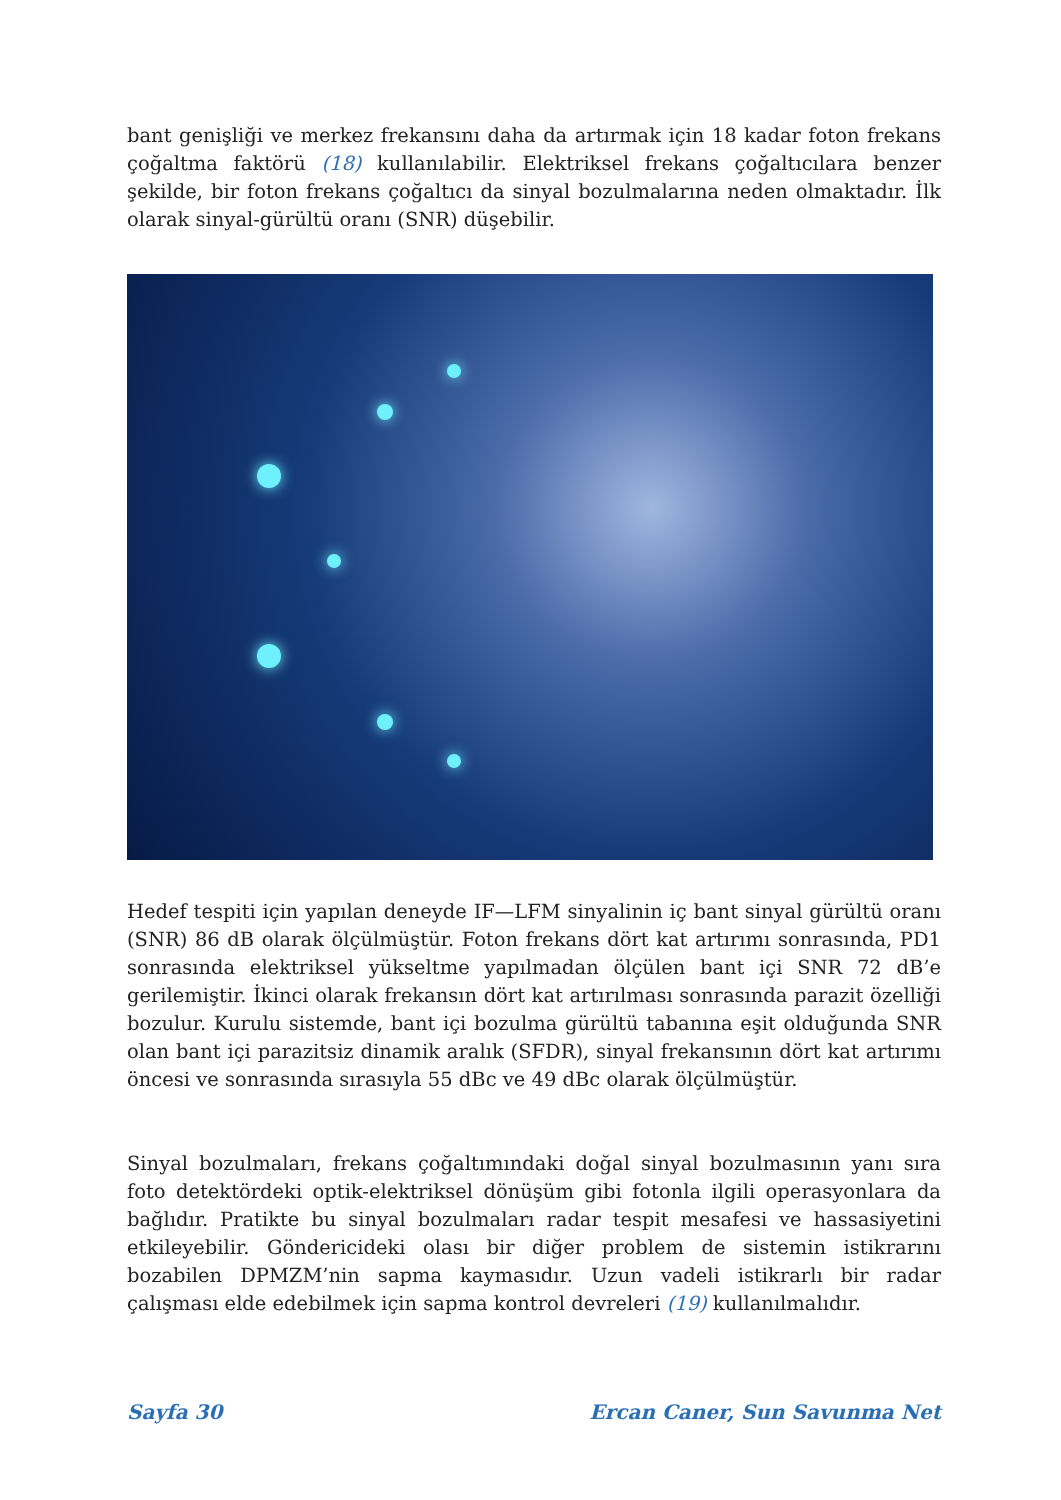bant genişliği ve merkez frekansını daha da artırmak için 18 kadar foton frekans çoğaltma faktörü (18) kullanılabilir. Elektriksel frekans çoğaltıcılara benzer şekilde, bir foton frekans çoğaltıcı da sinyal bozulmalarına neden olmaktadır. İlk olarak sinyal-gürültü oranı (SNR) düşebilir.
Hedef tespiti için yapılan deneyde IF—LFM sinyalinin iç bant sinyal gürültü oranı (SNR) 86 dB olarak ölçülmüştür. Foton frekans dört kat artırımı sonrasında, PD1 sonrasında elektriksel yükseltme yapılmadan ölçülen bant içi SNR 72 dB’e gerilemiştir. İkinci olarak frekansın dört kat artırılması sonrasında parazit özelliği bozulur. Kurulu sistemde, bant içi bozulma gürültü tabanına eşit olduğunda SNR olan bant içi parazitsiz dinamik aralık (SFDR), sinyal frekansının dört kat artırımı öncesi ve sonrasında sırasıyla 55 dBc ve 49 dBc olarak ölçülmüştür.
Sinyal bozulmaları, frekans çoğaltımındaki doğal sinyal bozulmasının yanı sıra foto detektördeki optik-elektriksel dönüşüm gibi fotonla ilgili operasyonlara da bağlıdır. Pratikte bu sinyal bozulmaları radar tespit mesafesi ve hassasiyetini etkileyebilir. Göndericideki olası bir diğer problem de sistemin istikrarını bozabilen DPMZM’nin sapma kaymasıdır. Uzun vadeli istikrarlı bir radar çalışması elde edebilmek için sapma kontrol devreleri (19) kullanılmalıdır.
Sayfa 30 Ercan Caner, Sun Savunma Net